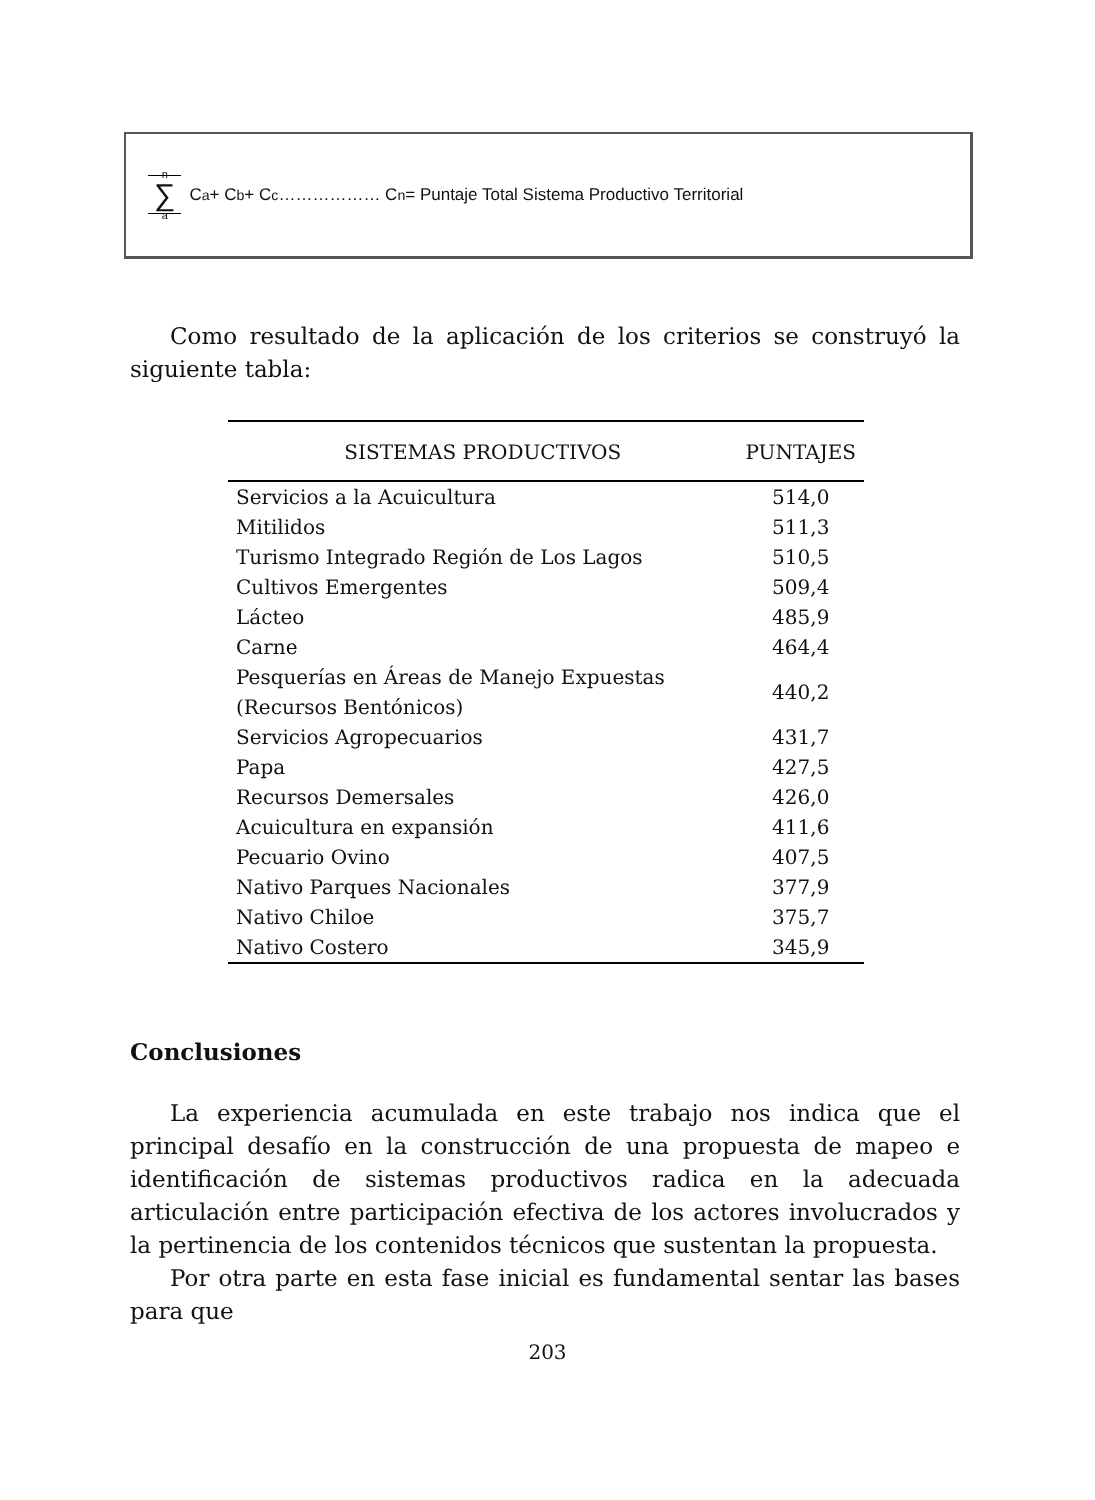n ∑ a C<sub>a</sub> + C<sub>b</sub> + C<sub>c</sub>……………… C<sub>n</sub> = Puntaje Total Sistema Productivo Territorial
Como resultado de la aplicación de los criterios se construyó la siguiente tabla:
| SISTEMAS PRODUCTIVOS | PUNTAJES |
| --- | --- |
| Servicios a la Acuicultura | 514,0 |
| Mitilidos | 511,3 |
| Turismo Integrado Región de Los Lagos | 510,5 |
| Cultivos Emergentes | 509,4 |
| Lácteo | 485,9 |
| Carne | 464,4 |
| Pesquerías en Áreas de Manejo Expuestas (Recursos Bentónicos) | 440,2 |
| Servicios Agropecuarios | 431,7 |
| Papa | 427,5 |
| Recursos Demersales | 426,0 |
| Acuicultura en expansión | 411,6 |
| Pecuario Ovino | 407,5 |
| Nativo Parques Nacionales | 377,9 |
| Nativo Chiloe | 375,7 |
| Nativo Costero | 345,9 |
Conclusiones
La experiencia acumulada en este trabajo nos indica que el principal desafío en la construcción de una propuesta de mapeo e identificación de sistemas productivos radica en la adecuada articulación entre participación efectiva de los actores involucrados y la pertinencia de los contenidos técnicos que sustentan la propuesta.
Por otra parte en esta fase inicial es fundamental sentar las bases para que
203